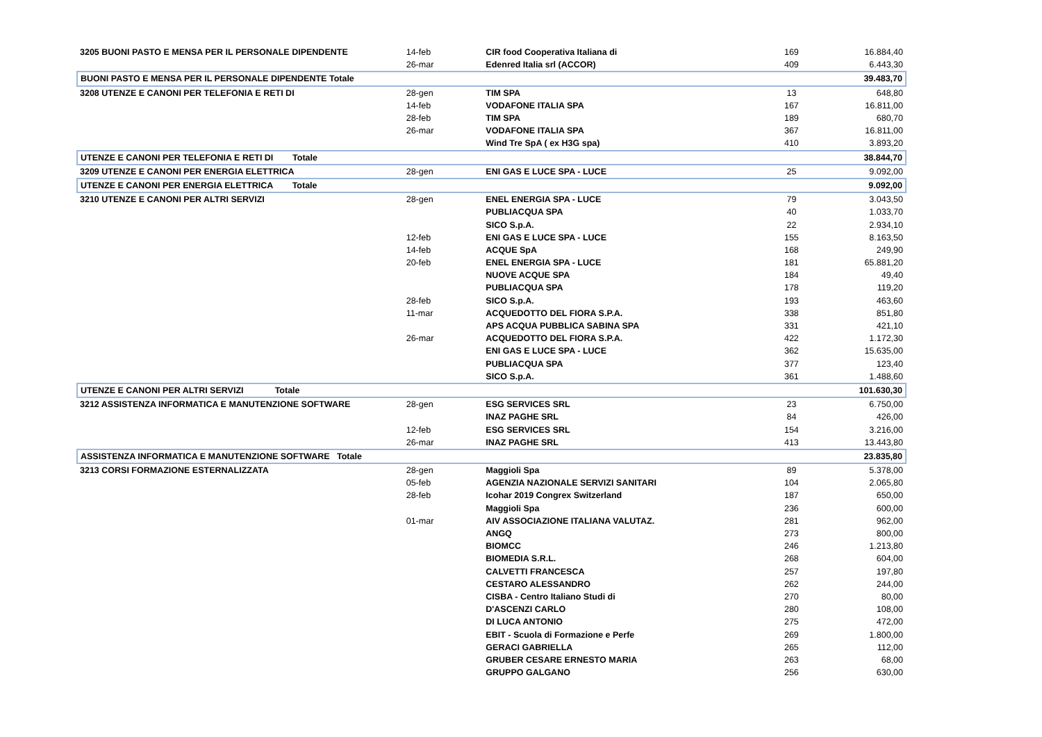| 3205 BUONI PASTO E MENSA PER IL PERSONALE DIPENDENTE | 14-feb | CIR food Cooperativa Italiana di | 169 | 16.884,40 |
| | 26-mar | Edenred Italia srl (ACCOR) | 409 | 6.443,30 |
| BUONI PASTO E MENSA PER IL PERSONALE DIPENDENTE Totale | | | | 39.483,70 |
| 3208 UTENZE E CANONI PER TELEFONIA E RETI DI | 28-gen | TIM SPA | 13 | 648,80 |
| | 14-feb | VODAFONE ITALIA SPA | 167 | 16.811,00 |
| | 28-feb | TIM SPA | 189 | 680,70 |
| | 26-mar | VODAFONE ITALIA SPA | 367 | 16.811,00 |
| | | Wind Tre SpA ( ex H3G spa) | 410 | 3.893,20 |
| UTENZE E CANONI PER TELEFONIA E RETI DI Totale | | | | 38.844,70 |
| 3209 UTENZE E CANONI PER ENERGIA ELETTRICA | 28-gen | ENI GAS E LUCE SPA - LUCE | 25 | 9.092,00 |
| UTENZE E CANONI PER ENERGIA ELETTRICA Totale | | | | 9.092,00 |
| 3210 UTENZE E CANONI PER ALTRI SERVIZI | 28-gen | ENEL ENERGIA SPA - LUCE | 79 | 3.043,50 |
| | | PUBLIACQUA SPA | 40 | 1.033,70 |
| | | SICO S.p.A. | 22 | 2.934,10 |
| | 12-feb | ENI GAS E LUCE SPA - LUCE | 155 | 8.163,50 |
| | 14-feb | ACQUE SpA | 168 | 249,90 |
| | 20-feb | ENEL ENERGIA SPA - LUCE | 181 | 65.881,20 |
| | | NUOVE ACQUE SPA | 184 | 49,40 |
| | | PUBLIACQUA SPA | 178 | 119,20 |
| | 28-feb | SICO S.p.A. | 193 | 463,60 |
| | 11-mar | ACQUEDOTTO DEL FIORA S.P.A. | 338 | 851,80 |
| | | APS ACQUA PUBBLICA SABINA SPA | 331 | 421,10 |
| | 26-mar | ACQUEDOTTO DEL FIORA S.P.A. | 422 | 1.172,30 |
| | | ENI GAS E LUCE SPA - LUCE | 362 | 15.635,00 |
| | | PUBLIACQUA SPA | 377 | 123,40 |
| | | SICO S.p.A. | 361 | 1.488,60 |
| UTENZE E CANONI PER ALTRI SERVIZI Totale | | | | 101.630,30 |
| 3212 ASSISTENZA INFORMATICA E MANUTENZIONE SOFTWARE | 28-gen | ESG SERVICES SRL | 23 | 6.750,00 |
| | | INAZ PAGHE SRL | 84 | 426,00 |
| | 12-feb | ESG SERVICES SRL | 154 | 3.216,00 |
| | 26-mar | INAZ PAGHE SRL | 413 | 13.443,80 |
| ASSISTENZA INFORMATICA E MANUTENZIONE SOFTWARE Totale | | | | 23.835,80 |
| 3213 CORSI FORMAZIONE ESTERNALIZZATA | 28-gen | Maggioli Spa | 89 | 5.378,00 |
| | 05-feb | AGENZIA NAZIONALE SERVIZI SANITARI | 104 | 2.065,80 |
| | 28-feb | Icohar 2019 Congrex Switzerland | 187 | 650,00 |
| | | Maggioli Spa | 236 | 600,00 |
| | 01-mar | AIV ASSOCIAZIONE ITALIANA VALUTAZ. | 281 | 962,00 |
| | | ANGQ | 273 | 800,00 |
| | | BIOMCC | 246 | 1.213,80 |
| | | BIOMEDIA S.R.L. | 268 | 604,00 |
| | | CALVETTI FRANCESCA | 257 | 197,80 |
| | | CESTARO ALESSANDRO | 262 | 244,00 |
| | | CISBA - Centro Italiano Studi di | 270 | 80,00 |
| | | D'ASCENZI CARLO | 280 | 108,00 |
| | | DI LUCA ANTONIO | 275 | 472,00 |
| | | EBIT - Scuola di Formazione e Perfe | 269 | 1.800,00 |
| | | GERACI GABRIELLA | 265 | 112,00 |
| | | GRUBER CESARE ERNESTO MARIA | 263 | 68,00 |
| | | GRUPPO GALGANO | 256 | 630,00 |